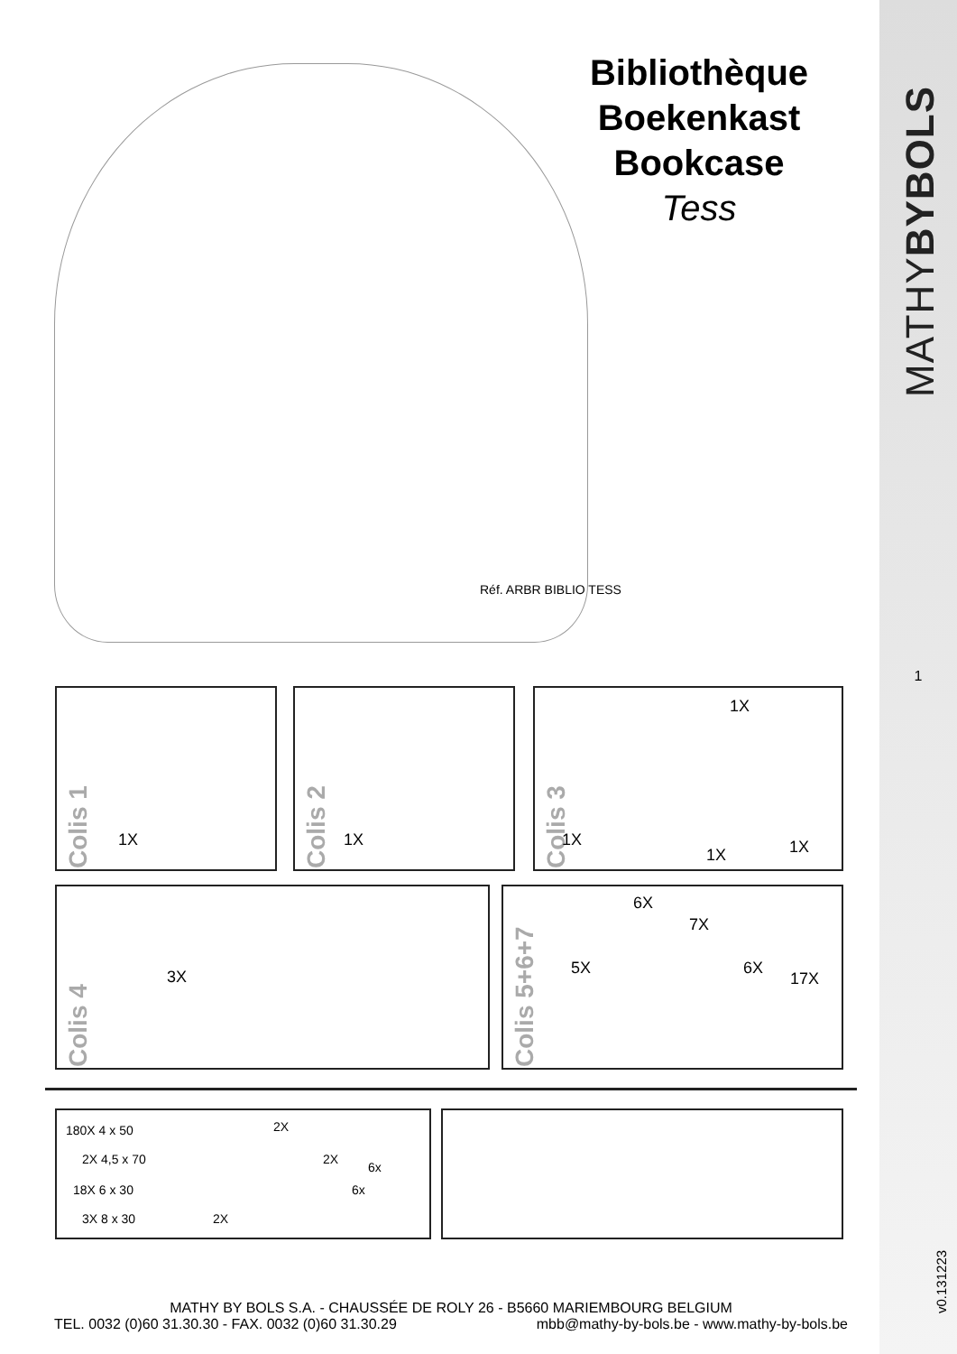Bibliothèque
Boekenkast
Bookcase
Tess
Réf. ARBR BIBLIO TESS
Colis 1
1X
Colis 2
1X
Colis 3
1X
1X
1X 1X
Colis 4
3X
Colis 5+6+7
5X
6X
7X
6X
17X
180X 4 x 50
2X 4,5 x 70
18X 6 x 30
3X 8 x 30
2X
2X
6x
6x
2X
MATHY BY BOLS S.A. - CHAUSSÉE DE ROLY 26 - B5660 MARIEMBOURG BELGIUM
TEL. 0032 (0)60 31.30.30 - FAX. 0032 (0)60 31.30.29 mbb@mathy-by-bols.be - www.mathy-by-bols.be
MATHYBYBOLS
1
v0.131223